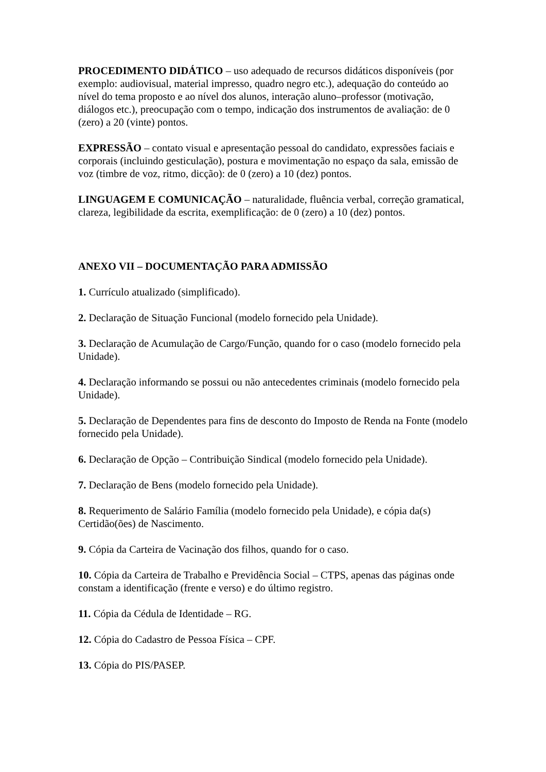PROCEDIMENTO DIDÁTICO – uso adequado de recursos didáticos disponíveis (por exemplo: audiovisual, material impresso, quadro negro etc.), adequação do conteúdo ao nível do tema proposto e ao nível dos alunos, interação aluno–professor (motivação, diálogos etc.), preocupação com o tempo, indicação dos instrumentos de avaliação: de 0 (zero) a 20 (vinte) pontos.
EXPRESSÃO – contato visual e apresentação pessoal do candidato, expressões faciais e corporais (incluindo gesticulação), postura e movimentação no espaço da sala, emissão de voz (timbre de voz, ritmo, dicção): de 0 (zero) a 10 (dez) pontos.
LINGUAGEM E COMUNICAÇÃO – naturalidade, fluência verbal, correção gramatical, clareza, legibilidade da escrita, exemplificação: de 0 (zero) a 10 (dez) pontos.
ANEXO VII – DOCUMENTAÇÃO PARA ADMISSÃO
1. Currículo atualizado (simplificado).
2. Declaração de Situação Funcional (modelo fornecido pela Unidade).
3. Declaração de Acumulação de Cargo/Função, quando for o caso (modelo fornecido pela Unidade).
4. Declaração informando se possui ou não antecedentes criminais (modelo fornecido pela Unidade).
5. Declaração de Dependentes para fins de desconto do Imposto de Renda na Fonte (modelo fornecido pela Unidade).
6. Declaração de Opção – Contribuição Sindical (modelo fornecido pela Unidade).
7. Declaração de Bens (modelo fornecido pela Unidade).
8. Requerimento de Salário Família (modelo fornecido pela Unidade), e cópia da(s) Certidão(ões) de Nascimento.
9. Cópia da Carteira de Vacinação dos filhos, quando for o caso.
10. Cópia da Carteira de Trabalho e Previdência Social – CTPS, apenas das páginas onde constam a identificação (frente e verso) e do último registro.
11. Cópia da Cédula de Identidade – RG.
12. Cópia do Cadastro de Pessoa Física – CPF.
13. Cópia do PIS/PASEP.